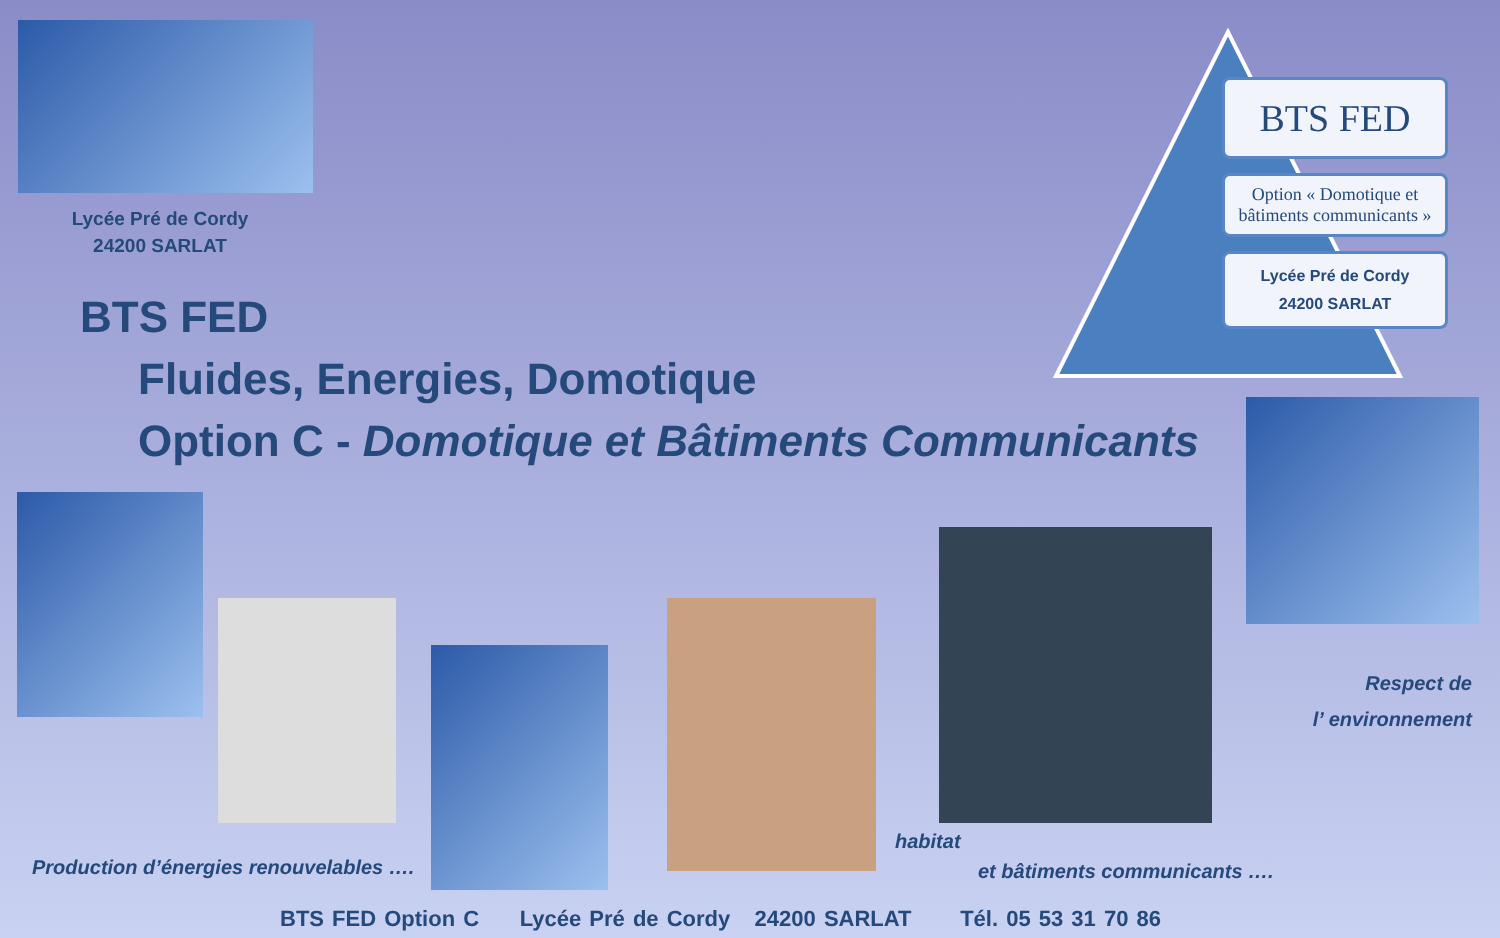Lycée Pré de Cordy
24200 SARLAT
BTS FED
Option « Domotique et bâtiments communicants »
Lycée Pré de Cordy
24200 SARLAT
BTS FED
Fluides, Energies, Domotique
Option C - Domotique et Bâtiments Communicants
Respect de
l’ environnement
Production d’énergies renouvelables ….
habitat
et bâtiments communicants ….
BTS FED Option C Lycée Pré de Cordy 24200 SARLAT Tél. 05 53 31 70 86